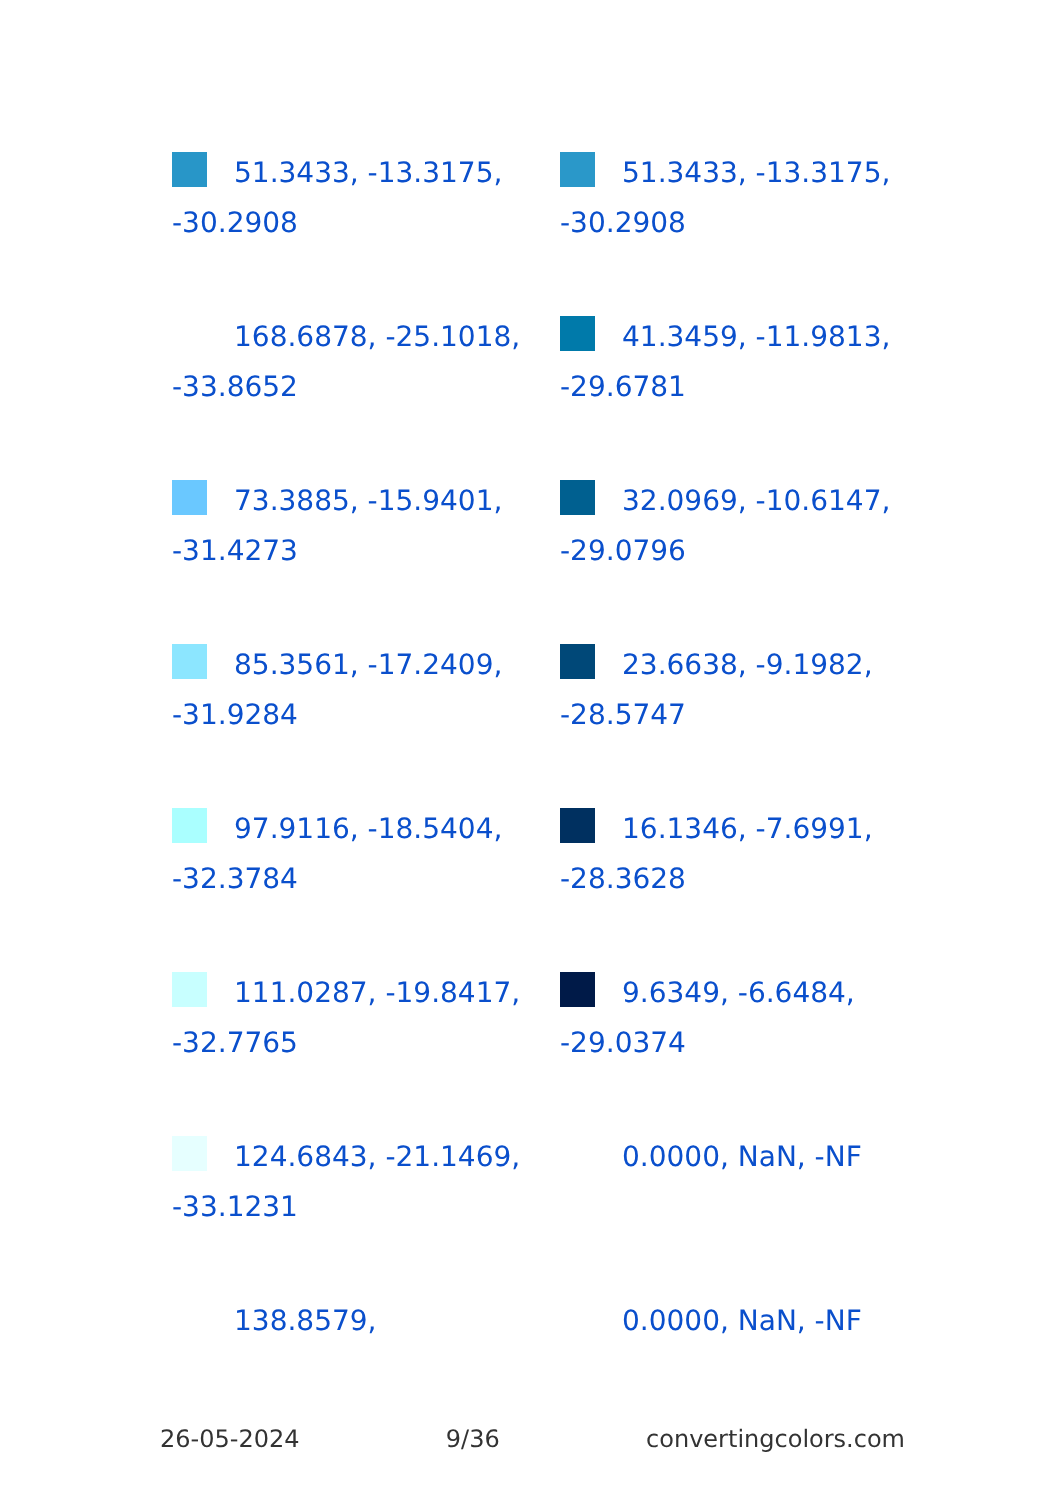51.3433, -13.3175, -30.2908
51.3433, -13.3175, -30.2908
168.6878, -25.1018, -33.8652
41.3459, -11.9813, -29.6781
73.3885, -15.9401, -31.4273
32.0969, -10.6147, -29.0796
85.3561, -17.2409, -31.9284
23.6638, -9.1982, -28.5747
97.9116, -18.5404, -32.3784
16.1346, -7.6991, -28.3628
111.0287, -19.8417, -32.7765
9.6349, -6.6484, -29.0374
124.6843, -21.1469, -33.1231
0.0000, NaN, -NF
138.8579,
0.0000, NaN, -NF
26-05-2024 9/36 convertingcolors.com